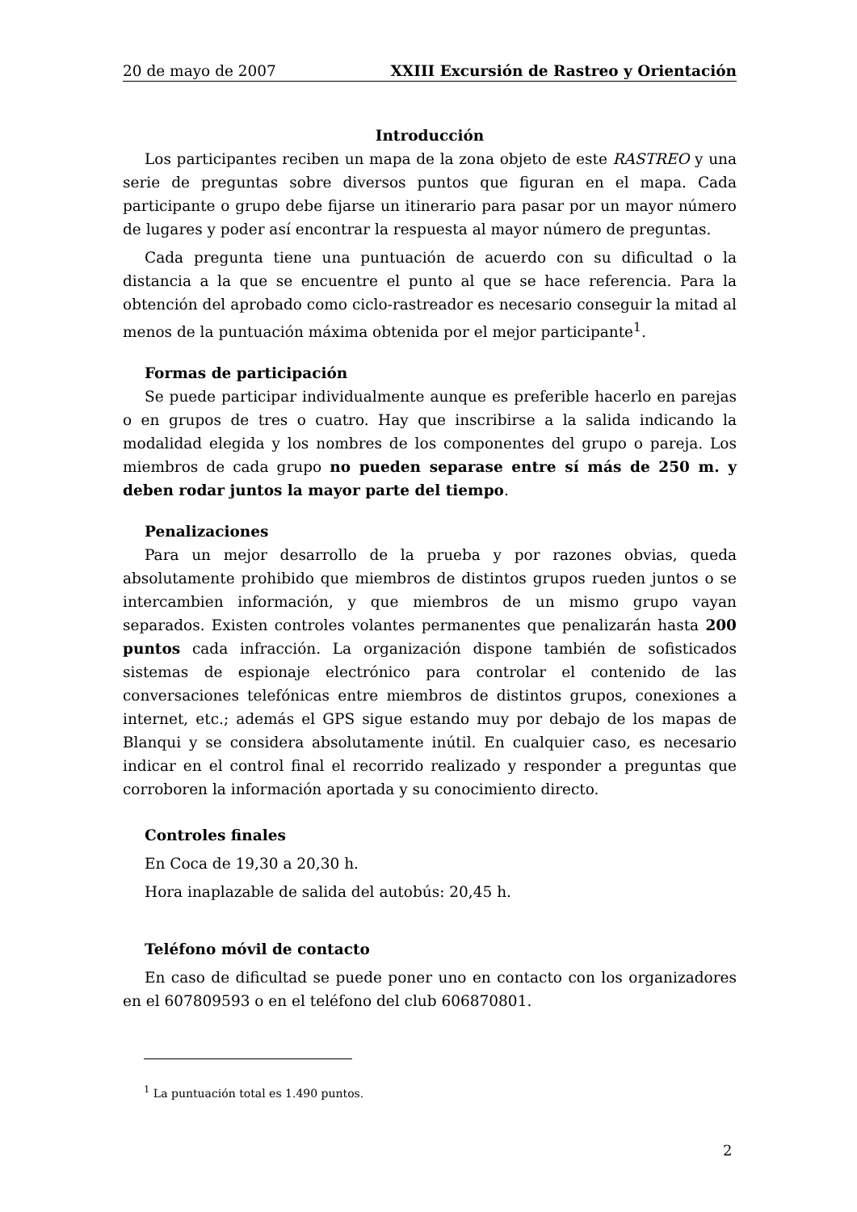20 de mayo de 2007 XXIII Excursión de Rastreo y Orientación
Introducción
Los participantes reciben un mapa de la zona objeto de este RASTREO y una serie de preguntas sobre diversos puntos que figuran en el mapa. Cada participante o grupo debe fijarse un itinerario para pasar por un mayor número de lugares y poder así encontrar la respuesta al mayor número de preguntas.
Cada pregunta tiene una puntuación de acuerdo con su dificultad o la distancia a la que se encuentre el punto al que se hace referencia. Para la obtención del aprobado como ciclo-rastreador es necesario conseguir la mitad al menos de la puntuación máxima obtenida por el mejor participante<sup>1</sup>.
Formas de participación
Se puede participar individualmente aunque es preferible hacerlo en parejas o en grupos de tres o cuatro. Hay que inscribirse a la salida indicando la modalidad elegida y los nombres de los componentes del grupo o pareja. Los miembros de cada grupo no pueden separase entre sí más de 250 m. y deben rodar juntos la mayor parte del tiempo.
Penalizaciones
Para un mejor desarrollo de la prueba y por razones obvias, queda absolutamente prohibido que miembros de distintos grupos rueden juntos o se intercambien información, y que miembros de un mismo grupo vayan separados. Existen controles volantes permanentes que penalizarán hasta 200 puntos cada infracción. La organización dispone también de sofisticados sistemas de espionaje electrónico para controlar el contenido de las conversaciones telefónicas entre miembros de distintos grupos, conexiones a internet, etc.; además el GPS sigue estando muy por debajo de los mapas de Blanqui y se considera absolutamente inútil. En cualquier caso, es necesario indicar en el control final el recorrido realizado y responder a preguntas que corroboren la información aportada y su conocimiento directo.
Controles finales
En Coca de 19,30 a 20,30 h.
Hora inaplazable de salida del autobús: 20,45 h.
Teléfono móvil de contacto
En caso de dificultad se puede poner uno en contacto con los organizadores en el 607809593 o en el teléfono del club 606870801.
<sup>1</sup> La puntuación total es 1.490 puntos.
2